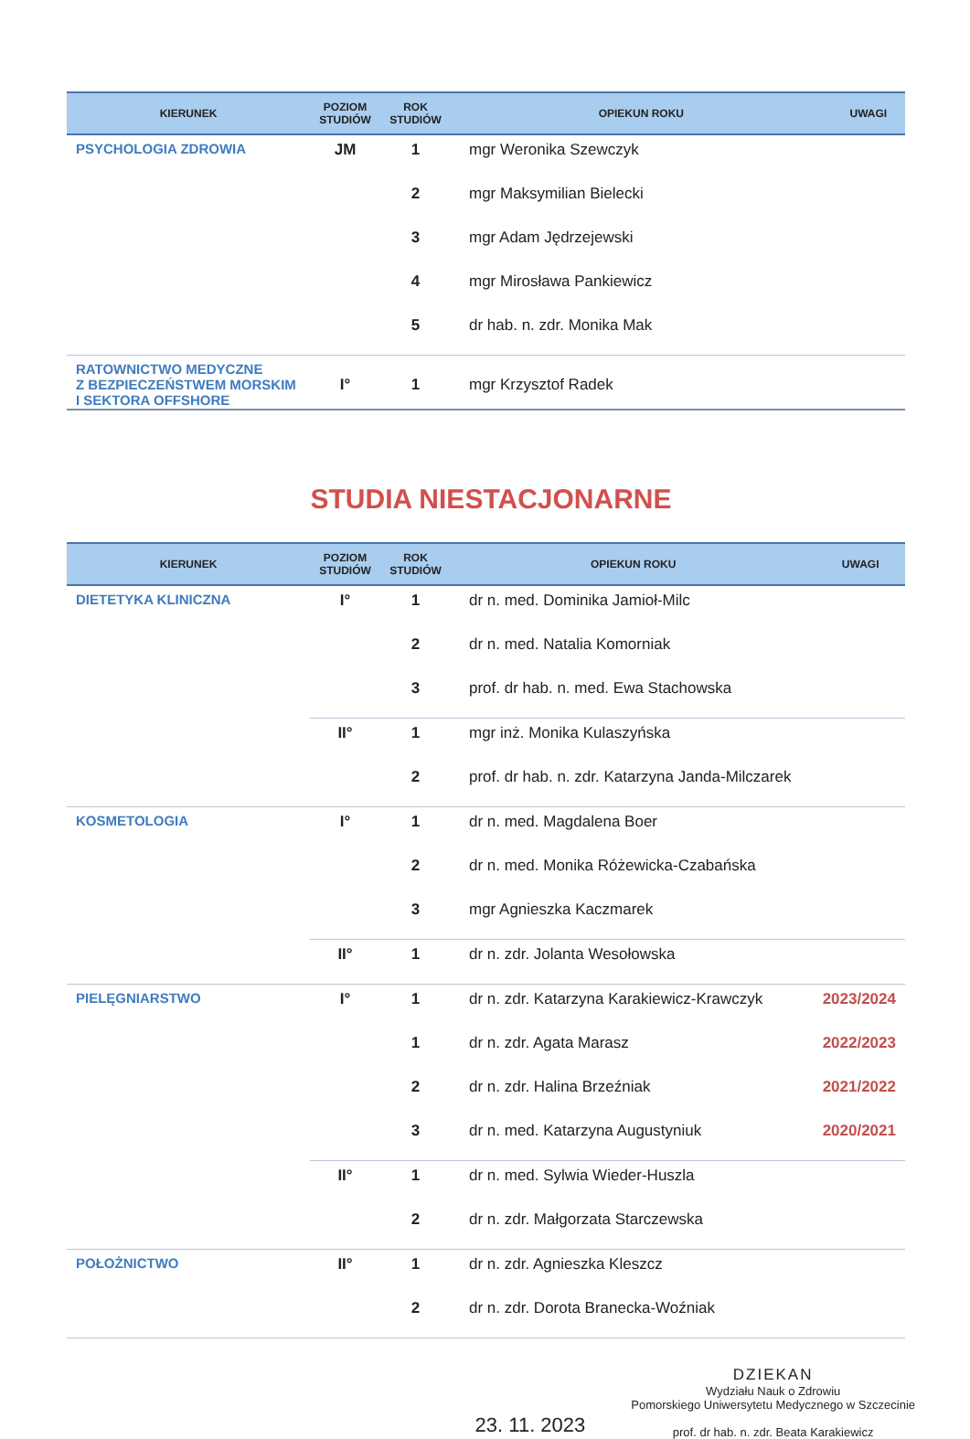| KIERUNEK | POZIOM STUDIÓW | ROK STUDIÓW | OPIEKUN ROKU | UWAGI |
| --- | --- | --- | --- | --- |
| PSYCHOLOGIA ZDROWIA | JM | 1 | mgr Weronika Szewczyk | |
| | | 2 | mgr Maksymilian Bielecki | |
| | | 3 | mgr Adam Jędrzejewski | |
| | | 4 | mgr Mirosława Pankiewicz | |
| | | 5 | dr hab. n. zdr. Monika Mak | |
| RATOWNICTWO MEDYCZNE Z BEZPIECZEŃSTWEM MORSKIM I SEKTORA OFFSHORE | I° | 1 | mgr Krzysztof Radek | |
STUDIA NIESTACJONARNE
| KIERUNEK | POZIOM STUDIÓW | ROK STUDIÓW | OPIEKUN ROKU | UWAGI |
| --- | --- | --- | --- | --- |
| DIETETYKA KLINICZNA | I° | 1 | dr n. med. Dominika Jamioł-Milc | |
| | | 2 | dr n. med. Natalia Komorniak | |
| | | 3 | prof. dr hab. n. med. Ewa Stachowska | |
| | II° | 1 | mgr inż. Monika Kulaszyńska | |
| | | 2 | prof. dr hab. n. zdr. Katarzyna Janda-Milczarek | |
| KOSMETOLOGIA | I° | 1 | dr n. med. Magdalena Boer | |
| | | 2 | dr n. med. Monika Różewicka-Czabańska | |
| | | 3 | mgr Agnieszka Kaczmarek | |
| | II° | 1 | dr n. zdr. Jolanta Wesołowska | |
| PIELĘGNIARSTWO | I° | 1 | dr n. zdr. Katarzyna Karakiewicz-Krawczyk | 2023/2024 |
| | | 1 | dr n. zdr. Agata Marasz | 2022/2023 |
| | | 2 | dr n. zdr. Halina Brzeźniak | 2021/2022 |
| | | 3 | dr n. med. Katarzyna Augustyniuk | 2020/2021 |
| | II° | 1 | dr n. med. Sylwia Wieder-Huszla | |
| | | 2 | dr n. zdr. Małgorzata Starczewska | |
| POŁOŻNICTWO | II° | 1 | dr n. zdr. Agnieszka Kleszcz | |
| | | 2 | dr n. zdr. Dorota Branecka-Woźniak | |
23. 11. 2023
DZIEKAN
Wydziału Nauk o Zdrowiu
Pomorskiego Uniwersytetu Medycznego w Szczecinie
prof. dr hab. n. zdr. Beata Karakiewicz